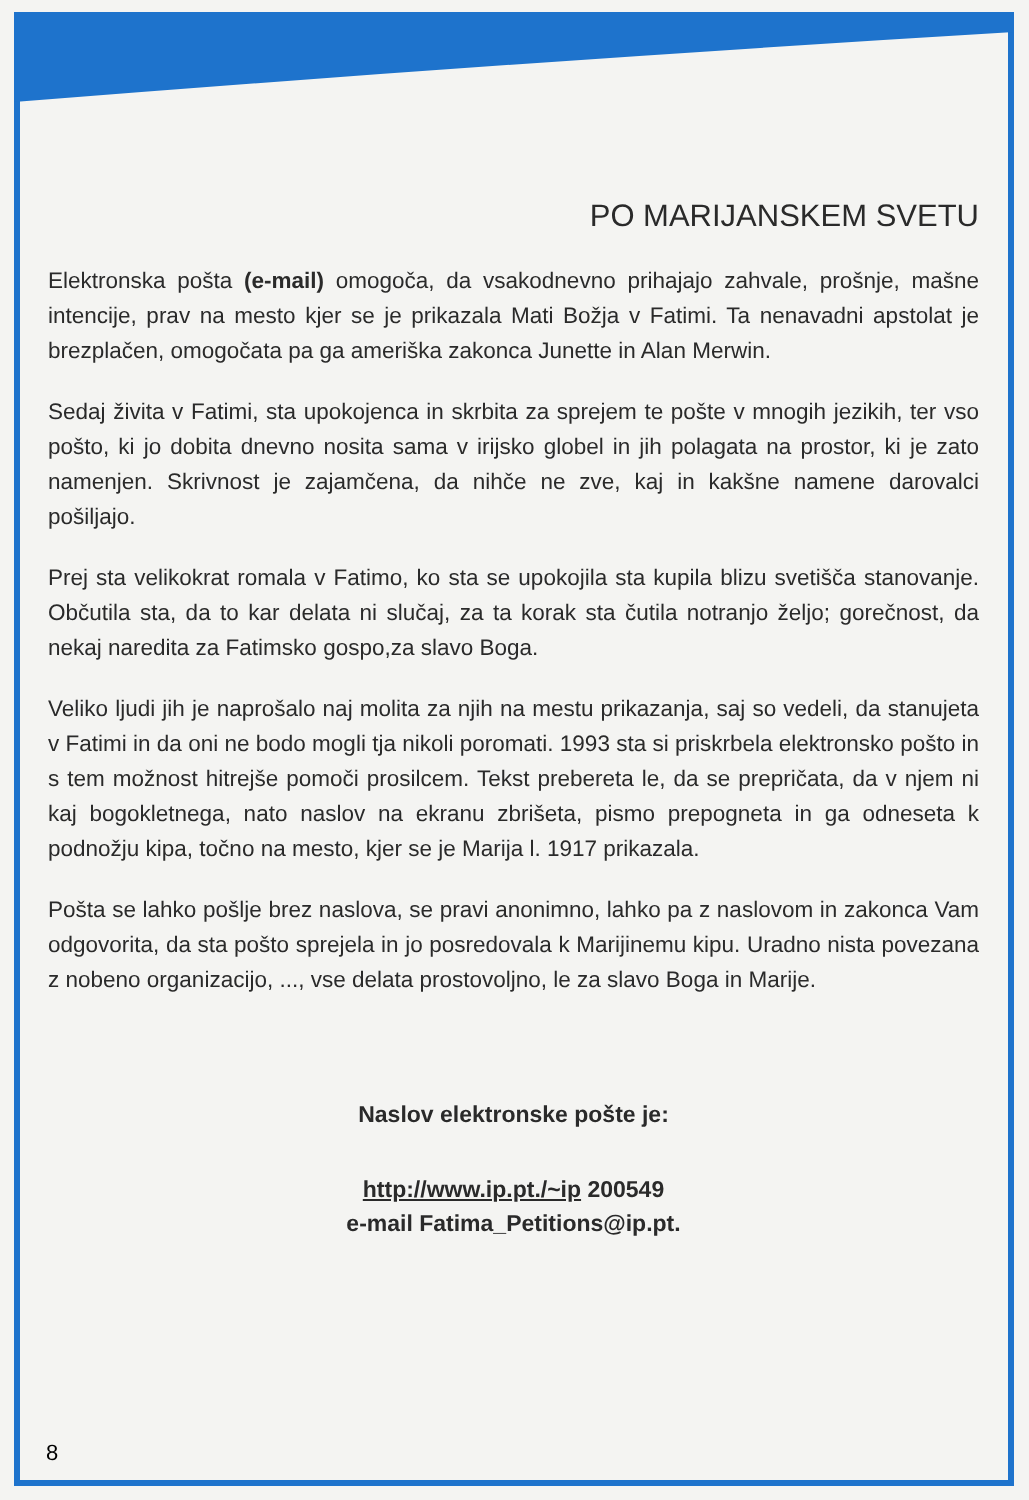PO MARIJANSKEM SVETU
Elektronska pošta (e-mail) omogoča, da vsakodnevno prihajajo zahvale, prošnje, mašne intencije, prav na mesto kjer se je prikazala Mati Božja v Fatimi. Ta nenavadni apstolat je brezplačen, omogočata pa ga ameriška zakonca Junette in Alan Merwin.
Sedaj živita v Fatimi, sta upokojenca in skrbita za sprejem te pošte v mnogih jezikih, ter vso pošto, ki jo dobita dnevno nosita sama v irijsko globel in jih polagata na prostor, ki je zato namenjen. Skrivnost je zajamčena, da nihče ne zve, kaj in kakšne namene darovalci pošiljajo.
Prej sta velikokrat romala v Fatimo, ko sta se upokojila sta kupila blizu svetišča stanovanje. Občutila sta, da to kar delata ni slučaj, za ta korak sta čutila notranjo željo; gorečnost, da nekaj naredita za Fatimsko gospo,za slavo Boga.
Veliko ljudi jih je naprošalo naj molita za njih na mestu prikazanja, saj so vedeli, da stanujeta v Fatimi in da oni ne bodo mogli tja nikoli poromati. 1993 sta si priskrbela elektronsko pošto in s tem možnost hitrejše pomoči prosilcem. Tekst prebereta le, da se prepričata, da v njem ni kaj bogokletnega, nato naslov na ekranu zbrišeta, pismo prepogneta in ga odneseta k podnožju kipa, točno na mesto, kjer se je Marija l. 1917 prikazala.
Pošta se lahko pošlje brez naslova, se pravi anonimno, lahko pa z naslovom in zakonca Vam odgovorita, da sta pošto sprejela in jo posredovala k Marijinemu kipu. Uradno nista povezana z nobeno organizacijo, ..., vse delata prostovoljno, le za slavo Boga in Marije.
Naslov elektronske pošte je:
http://www.ip.pt./~ip 200549
e-mail Fatima_Petitions@ip.pt.
8